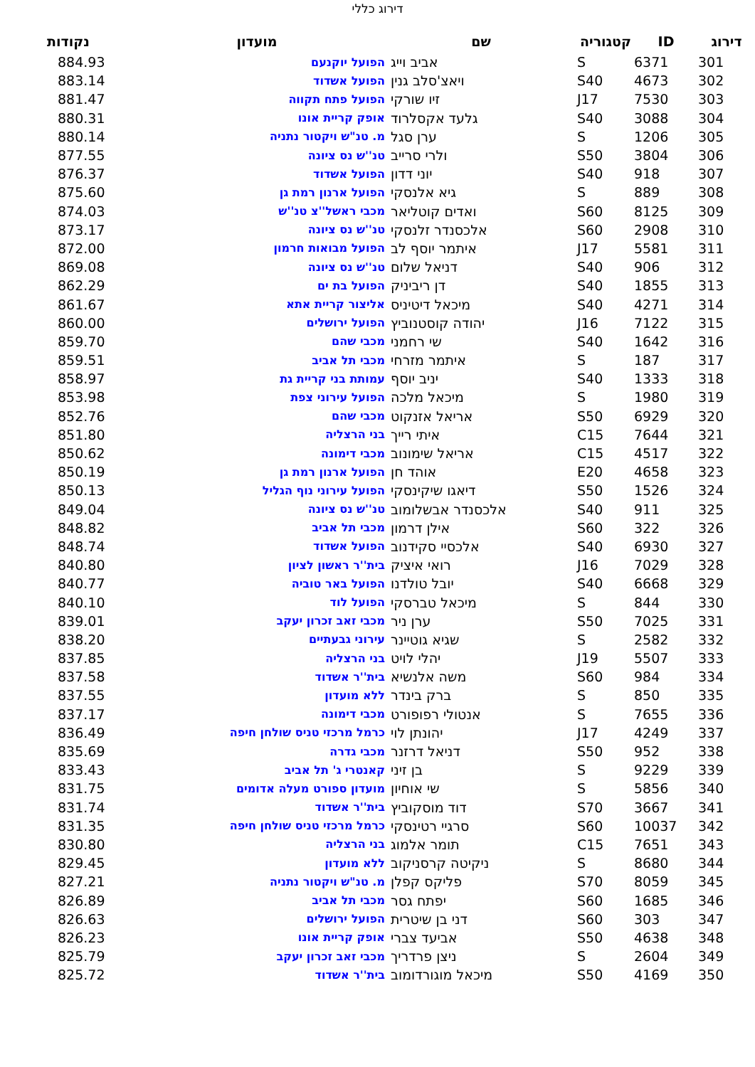דירוג כללי
| דירוג | ID | קטגוריה | שם | מועדון | נקודות |
| --- | --- | --- | --- | --- | --- |
| 301 | 6371 | S | אביב וייג | הפועל יוקנעם | 884.93 |
| 302 | 4673 | S40 | ויאצ'סלב גנין | הפועל אשדוד | 883.14 |
| 303 | 7530 | J17 | זיו שורקי | הפועל פתח תקווה | 881.47 |
| 304 | 3088 | S40 | גלעד אקסלרוד | אופק קריית אונו | 880.31 |
| 305 | 1206 | S | ערן סגל | מ. טנ"ש ויקטור נתניה | 880.14 |
| 306 | 3804 | S50 | ולרי סרייב | טנ''ש נס ציונה | 877.55 |
| 307 | 918 | S40 | יוני דדון | הפועל אשדוד | 876.37 |
| 308 | 889 | S | גיא אלנסקי | הפועל ארנון רמת גן | 875.60 |
| 309 | 8125 | S60 | ואדים קוטליאר | מכבי ראשל''צ טנ''ש | 874.03 |
| 310 | 2908 | S60 | אלכסנדר זלנסקי | טנ''ש נס ציונה | 873.17 |
| 311 | 5581 | J17 | איתמר יוסף לב | הפועל מבואות חרמון | 872.00 |
| 312 | 906 | S40 | דניאל שלום | טנ''ש נס ציונה | 869.08 |
| 313 | 1855 | S40 | דן ריביניק | הפועל בת ים | 862.29 |
| 314 | 4271 | S40 | מיכאל דיטיניס | אליצור קריית אתא | 861.67 |
| 315 | 7122 | J16 | יהודה קוסטנוביץ | הפועל ירושלים | 860.00 |
| 316 | 1642 | S40 | שי רחמני | מכבי שהם | 859.70 |
| 317 | 187 | S | איתמר מזרחי | מכבי תל אביב | 859.51 |
| 318 | 1333 | S40 | יניב יוסף | עמותת בני קריית גת | 858.97 |
| 319 | 1980 | S | מיכאל מלכה | הפועל עירוני צפת | 853.98 |
| 320 | 6929 | S50 | אריאל אזנקוט | מכבי שהם | 852.76 |
| 321 | 7644 | C15 | איתי רייך | בני הרצליה | 851.80 |
| 322 | 4517 | C15 | אריאל שימונוב | מכבי דימונה | 850.62 |
| 323 | 4658 | E20 | אוהד חן | הפועל ארנון רמת גן | 850.19 |
| 324 | 1526 | S50 | דיאגו שיקינסקי | הפועל עירוני נוף הגליל | 850.13 |
| 325 | 911 | S40 | אלכסנדר אבשלומוב | טנ''ש נס ציונה | 849.04 |
| 326 | 322 | S60 | אילן דרמון | מכבי תל אביב | 848.82 |
| 327 | 6930 | S40 | אלכסיי סקידנוב | הפועל אשדוד | 848.74 |
| 328 | 7029 | J16 | רואי איציק | בית''ר ראשון לציון | 840.80 |
| 329 | 6668 | S40 | יובל טולדנו | הפועל באר טוביה | 840.77 |
| 330 | 844 | S | מיכאל טברסקי | הפועל לוד | 840.10 |
| 331 | 7025 | S50 | ערן ניר | מכבי זאב זכרון יעקב | 839.01 |
| 332 | 2582 | S | שגיא גוטיינר | עירוני גבעתיים | 838.20 |
| 333 | 5507 | J19 | יהלי לויט | בני הרצליה | 837.85 |
| 334 | 984 | S60 | משה אלנשיא | בית''ר אשדוד | 837.58 |
| 335 | 850 | S | ברק בינדר | ללא מועדון | 837.55 |
| 336 | 7655 | S | אנטולי רפופורט | מכבי דימונה | 837.17 |
| 337 | 4249 | J17 | יהונתן לוי | כרמל מרכזי טניס שולחן חיפה | 836.49 |
| 338 | 952 | S50 | דניאל דרזנר | מכבי גדרה | 835.69 |
| 339 | 9229 | S | בן זיני | קאנטרי ג' תל אביב | 833.43 |
| 340 | 5856 | S | שי אוחיון | מועדון ספורט מעלה אדומים | 831.75 |
| 341 | 3667 | S70 | דוד מוסקוביץ | בית''ר אשדוד | 831.74 |
| 342 | 10037 | S60 | סרגיי רטינסקי | כרמל מרכזי טניס שולחן חיפה | 831.35 |
| 343 | 7651 | C15 | תומר אלמוג | בני הרצליה | 830.80 |
| 344 | 8680 | S | ניקיטה קרסניקוב | ללא מועדון | 829.45 |
| 345 | 8059 | S70 | פליקס קפלן | מ. טנ"ש ויקטור נתניה | 827.21 |
| 346 | 1685 | S60 | יפתח גסר | מכבי תל אביב | 826.89 |
| 347 | 303 | S60 | דני בן שיטרית | הפועל ירושלים | 826.63 |
| 348 | 4638 | S50 | אביעד צברי | אופק קריית אונו | 826.23 |
| 349 | 2604 | S | ניצן פרדריך | מכבי זאב זכרון יעקב | 825.79 |
| 350 | 4169 | S50 | מיכאל מוגורדומוב | בית''ר אשדוד | 825.72 |